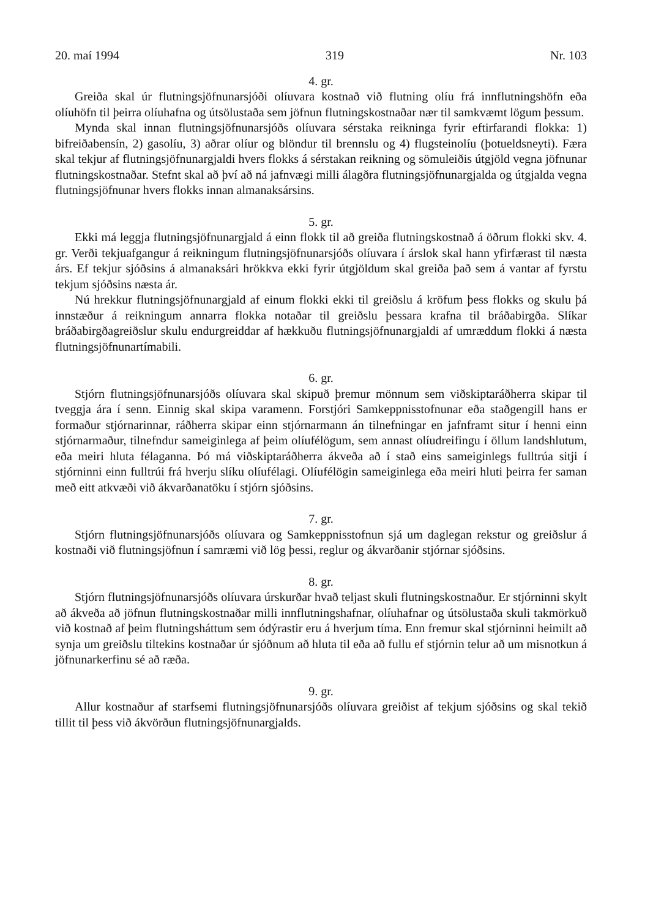20. maí 1994 319 Nr. 103
4. gr.
Greiða skal úr flutningsjöfnunarsjóði olíuvara kostnað við flutning olíu frá innflutningshöfn eða olíuhöfn til þeirra olíuhafna og útsölustaða sem jöfnun flutningskostnaðar nær til samkvæmt lögum þessum.
Mynda skal innan flutningsjöfnunarsjóðs olíuvara sérstaka reikninga fyrir eftirfarandi flokka: 1) bifreiðabensín, 2) gasolíu, 3) aðrar olíur og blöndur til brennslu og 4) flugsteinolíu (þotueldsneyti). Færa skal tekjur af flutningsjöfnunargjaldi hvers flokks á sérstakan reikning og sömuleiðis útgjöld vegna jöfnunar flutningskostnaðar. Stefnt skal að því að ná jafnvægi milli álagðra flutningsjöfnunargjalda og útgjalda vegna flutningsjöfnunar hvers flokks innan almanaksársins.
5. gr.
Ekki má leggja flutningsjöfnunargjald á einn flokk til að greiða flutningskostnað á öðrum flokki skv. 4. gr. Verði tekjuafgangur á reikningum flutningsjöfnunarsjóðs olíuvara í árslok skal hann yfirfærast til næsta árs. Ef tekjur sjóðsins á almanaksári hrökkva ekki fyrir útgjöldum skal greiða það sem á vantar af fyrstu tekjum sjóðsins næsta ár.
Nú hrekkur flutningsjöfnunargjald af einum flokki ekki til greiðslu á kröfum þess flokks og skulu þá innstæður á reikningum annarra flokka notaðar til greiðslu þessara krafna til bráðabirgða. Slíkar bráðabirgðagreiðslur skulu endurgreiddar af hækkuðu flutningsjöfnunargjaldi af umræddum flokki á næsta flutningsjöfnunartímabili.
6. gr.
Stjórn flutningsjöfnunarsjóðs olíuvara skal skipuð þremur mönnum sem viðskiptaráðherra skipar til tveggja ára í senn. Einnig skal skipa varamenn. Forstjóri Samkeppnisstofnunar eða staðgengill hans er formaður stjórnarinnar, ráðherra skipar einn stjórnarmann án tilnefningar en jafnframt situr í henni einn stjórnarmaður, tilnefndur sameiginlega af þeim olíufélögum, sem annast olíudreifingu í öllum landshlutum, eða meiri hluta félaganna. Þó má viðskiptaráðherra ákveða að í stað eins sameiginlegs fulltrúa sitji í stjórninni einn fulltrúi frá hverju slíku olíufélagi. Olíufélögin sameiginlega eða meiri hluti þeirra fer saman með eitt atkvæði við ákvarðanatöku í stjórn sjóðsins.
7. gr.
Stjórn flutningsjöfnunarsjóðs olíuvara og Samkeppnisstofnun sjá um daglegan rekstur og greiðslur á kostnaði við flutningsjöfnun í samræmi við lög þessi, reglur og ákvarðanir stjórnar sjóðsins.
8. gr.
Stjórn flutningsjöfnunarsjóðs olíuvara úrskurðar hvað teljast skuli flutningskostnaður. Er stjórninni skylt að ákveða að jöfnun flutningskostnaðar milli innflutningshafnar, olíuhafnar og útsölustaða skuli takmörkuð við kostnað af þeim flutningsháttum sem ódýrastir eru á hverjum tíma. Enn fremur skal stjórninni heimilt að synja um greiðslu tiltekins kostnaðar úr sjóðnum að hluta til eða að fullu ef stjórnin telur að um misnotkun á jöfnunarkerfinu sé að ræða.
9. gr.
Allur kostnaður af starfsemi flutningsjöfnunarsjóðs olíuvara greiðist af tekjum sjóðsins og skal tekið tillit til þess við ákvörðun flutningsjöfnunargjalds.